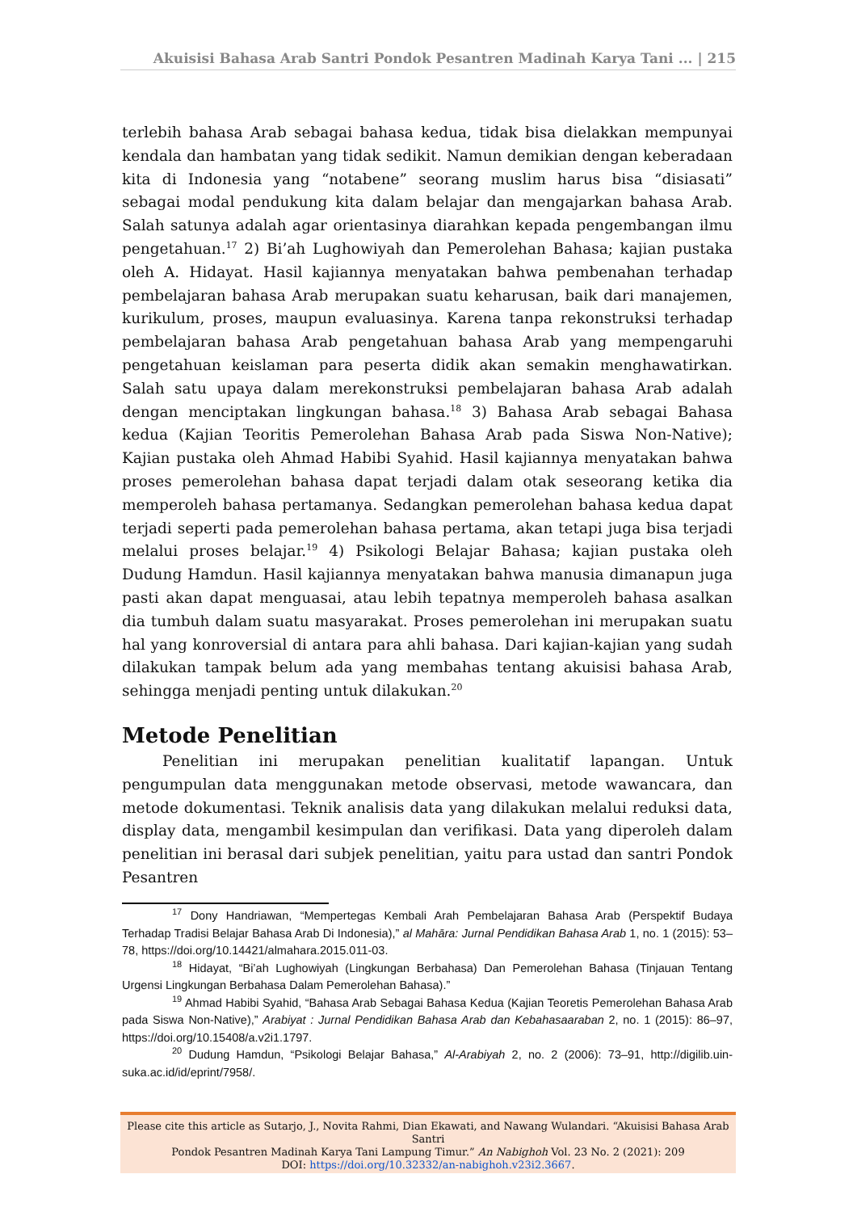Akuisisi Bahasa Arab Santri Pondok Pesantren Madinah Karya Tani ... | 215
terlebih bahasa Arab sebagai bahasa kedua, tidak bisa dielakkan mempunyai kendala dan hambatan yang tidak sedikit. Namun demikian dengan keberadaan kita di Indonesia yang “notabene” seorang muslim harus bisa “disiasati” sebagai modal pendukung kita dalam belajar dan mengajarkan bahasa Arab. Salah satunya adalah agar orientasinya diarahkan kepada pengembangan ilmu pengetahuan.<sup>17</sup> 2) Bi’ah Lughowiyah dan Pemerolehan Bahasa; kajian pustaka oleh A. Hidayat. Hasil kajiannya menyatakan bahwa pembenahan terhadap pembelajaran bahasa Arab merupakan suatu keharusan, baik dari manajemen, kurikulum, proses, maupun evaluasinya. Karena tanpa rekonstruksi terhadap pembelajaran bahasa Arab pengetahuan bahasa Arab yang mempengaruhi pengetahuan keislaman para peserta didik akan semakin menghawatirkan. Salah satu upaya dalam merekonstruksi pembelajaran bahasa Arab adalah dengan menciptakan lingkungan bahasa.<sup>18</sup> 3) Bahasa Arab sebagai Bahasa kedua (Kajian Teoritis Pemerolehan Bahasa Arab pada Siswa Non-Native); Kajian pustaka oleh Ahmad Habibi Syahid. Hasil kajiannya menyatakan bahwa proses pemerolehan bahasa dapat terjadi dalam otak seseorang ketika dia memperoleh bahasa pertamanya. Sedangkan pemerolehan bahasa kedua dapat terjadi seperti pada pemerolehan bahasa pertama, akan tetapi juga bisa terjadi melalui proses belajar.<sup>19</sup> 4) Psikologi Belajar Bahasa; kajian pustaka oleh Dudung Hamdun. Hasil kajiannya menyatakan bahwa manusia dimanapun juga pasti akan dapat menguasai, atau lebih tepatnya memperoleh bahasa asalkan dia tumbuh dalam suatu masyarakat. Proses pemerolehan ini merupakan suatu hal yang konroversial di antara para ahli bahasa. Dari kajian-kajian yang sudah dilakukan tampak belum ada yang membahas tentang akuisisi bahasa Arab, sehingga menjadi penting untuk dilakukan.<sup>20</sup>
Metode Penelitian
Penelitian ini merupakan penelitian kualitatif lapangan. Untuk pengumpulan data menggunakan metode observasi, metode wawancara, dan metode dokumentasi. Teknik analisis data yang dilakukan melalui reduksi data, display data, mengambil kesimpulan dan verifikasi. Data yang diperoleh dalam penelitian ini berasal dari subjek penelitian, yaitu para ustad dan santri Pondok Pesantren
<sup>17</sup> Dony Handriawan, “Mempertegas Kembali Arah Pembelajaran Bahasa Arab (Perspektif Budaya Terhadap Tradisi Belajar Bahasa Arab Di Indonesia),” al Mahāra: Jurnal Pendidikan Bahasa Arab 1, no. 1 (2015): 53–78, https://doi.org/10.14421/almahara.2015.011-03.
<sup>18</sup> Hidayat, “Bi’ah Lughowiyah (Lingkungan Berbahasa) Dan Pemerolehan Bahasa (Tinjauan Tentang Urgensi Lingkungan Berbahasa Dalam Pemerolehan Bahasa).”
<sup>19</sup> Ahmad Habibi Syahid, “Bahasa Arab Sebagai Bahasa Kedua (Kajian Teoretis Pemerolehan Bahasa Arab pada Siswa Non-Native),” Arabiyat : Jurnal Pendidikan Bahasa Arab dan Kebahasaaraban 2, no. 1 (2015): 86–97, https://doi.org/10.15408/a.v2i1.1797.
<sup>20</sup> Dudung Hamdun, “Psikologi Belajar Bahasa,” Al-Arabiyah 2, no. 2 (2006): 73–91, http://digilib.uin-suka.ac.id/id/eprint/7958/.
Please cite this article as Sutarjo, J., Novita Rahmi, Dian Ekawati, and Nawang Wulandari. “Akuisisi Bahasa Arab Santri
Pondok Pesantren Madinah Karya Tani Lampung Timur.” An Nabighoh Vol. 23 No. 2 (2021): 209
DOI: https://doi.org/10.32332/an-nabighoh.v23i2.3667.